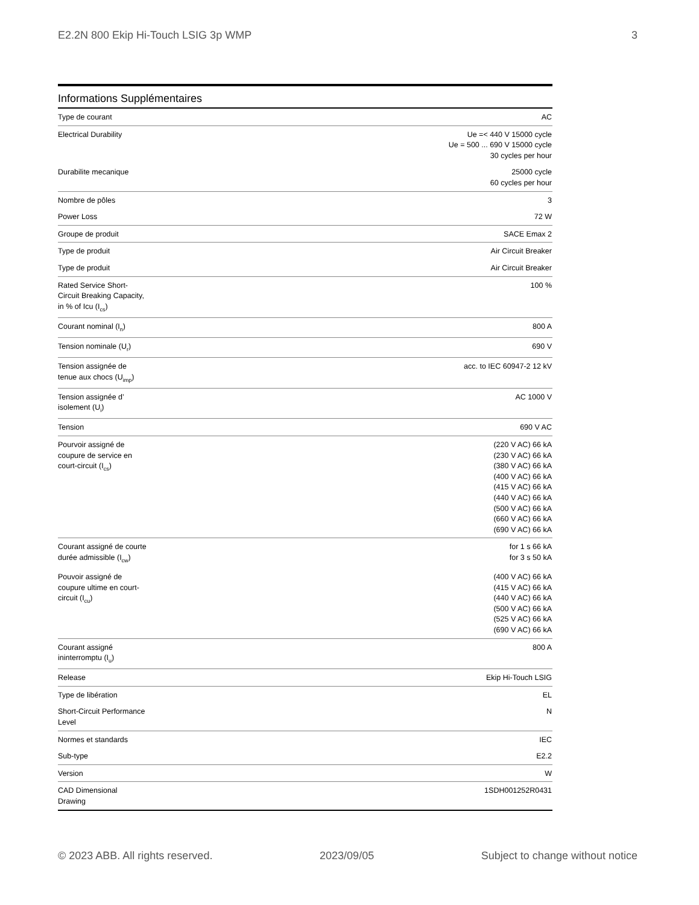E2.2N 800 Ekip Hi-Touch LSIG 3p WMP 3
Informations Supplémentaires
| Type de courant | AC |
| Electrical Durability | Ue =< 440 V 15000 cycle Ue = 500 ... 690 V 15000 cycle 30 cycles per hour |
| Durabilite mecanique | 25000 cycle 60 cycles per hour |
| Nombre de pôles | 3 |
| Power Loss | 72 W |
| Groupe de produit | SACE Emax 2 |
| Type de produit | Air Circuit Breaker |
| Type de produit | Air Circuit Breaker |
| Rated Service Short- Circuit Breaking Capacity, in % of Icu (I<sub>cs</sub>) | 100 % |
| Courant nominal (I<sub>n</sub>) | 800 A |
| Tension nominale (U<sub>r</sub>) | 690 V |
| Tension assignée de tenue aux chocs (U<sub>imp</sub>) | acc. to IEC 60947-2 12 kV |
| Tension assignée d’ isolement (U<sub>i</sub>) | AC 1000 V |
| Tension | 690 V AC |
| Pourvoir assigné de coupure de service en court-circuit (I<sub>cs</sub>) | (220 V AC) 66 kA (230 V AC) 66 kA (380 V AC) 66 kA (400 V AC) 66 kA (415 V AC) 66 kA (440 V AC) 66 kA (500 V AC) 66 kA (660 V AC) 66 kA (690 V AC) 66 kA |
| Courant assigné de courte durée admissible (I<sub>cw</sub>) | for 1 s 66 kA for 3 s 50 kA |
| Pouvoir assigné de coupure ultime en court- circuit (I<sub>cu</sub>) | (400 V AC) 66 kA (415 V AC) 66 kA (440 V AC) 66 kA (500 V AC) 66 kA (525 V AC) 66 kA (690 V AC) 66 kA |
| Courant assigné ininterromptu (I<sub>u</sub>) | 800 A |
| Release | Ekip Hi-Touch LSIG |
| Type de libération | EL |
| Short-Circuit Performance Level | N |
| Normes et standards | IEC |
| Sub-type | E2.2 |
| Version | W |
| CAD Dimensional Drawing | 1SDH001252R0431 |
© 2023 ABB. All rights reserved. 2023/09/05 Subject to change without notice